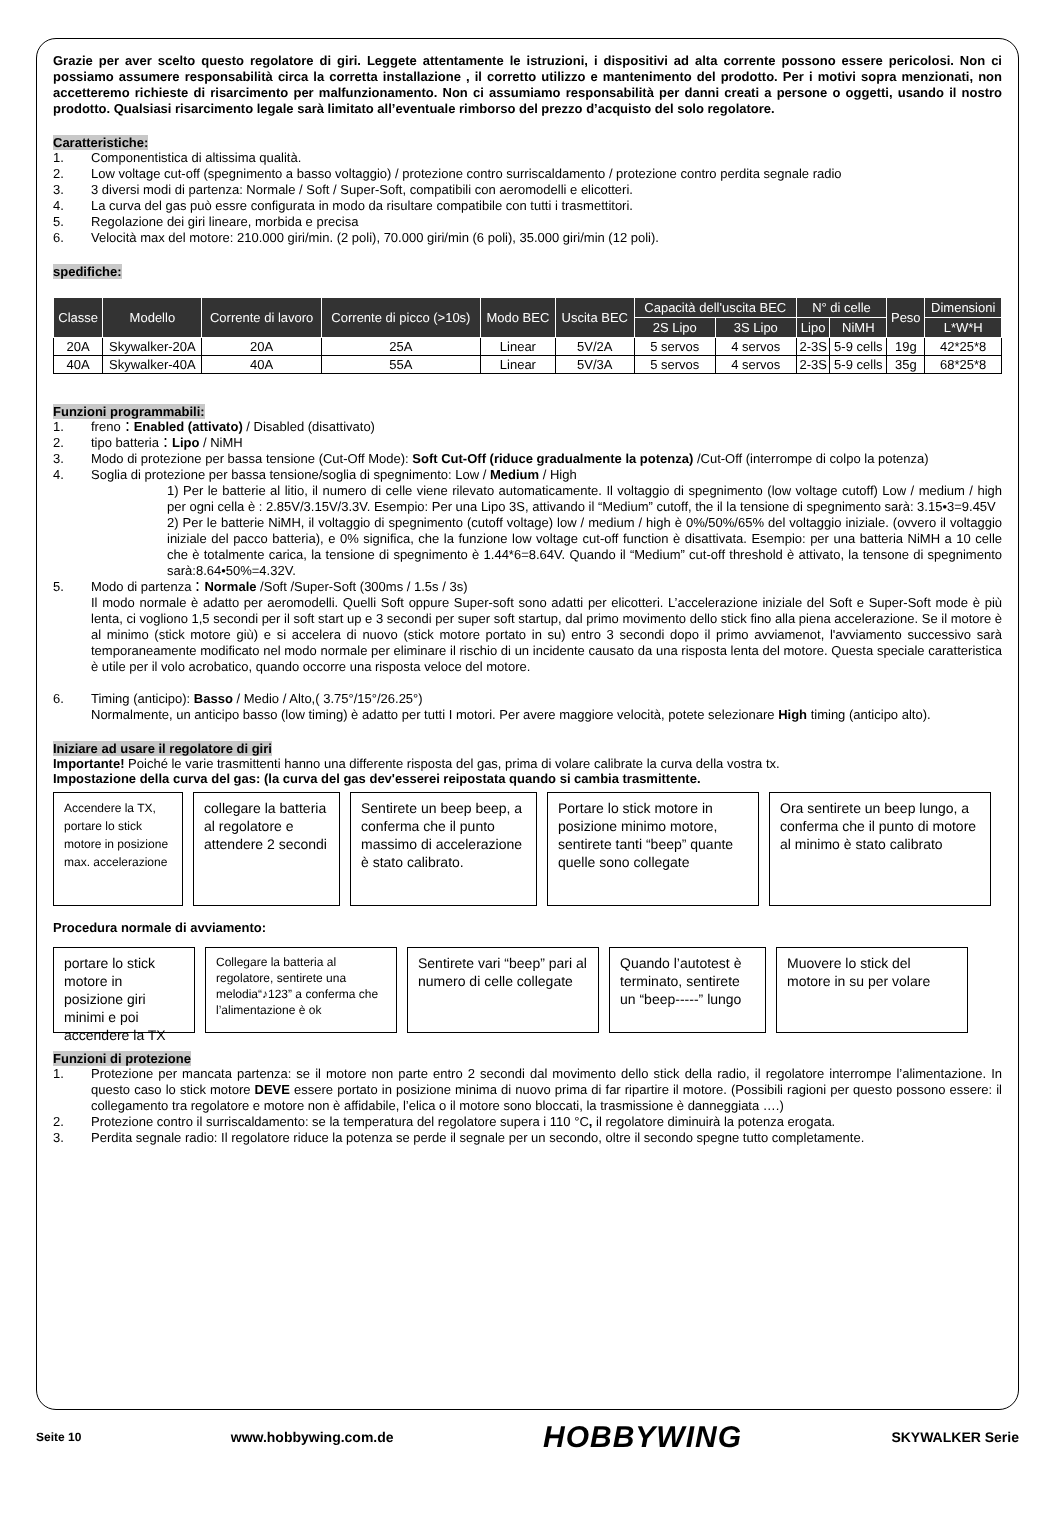Grazie per aver scelto questo regolatore di giri. Leggete attentamente le istruzioni, i dispositivi ad alta corrente possono essere pericolosi. Non ci possiamo assumere responsabilità circa la corretta installazione , il corretto utilizzo e mantenimento del prodotto. Per i motivi sopra menzionati, non accetteremo richieste di risarcimento per malfunzionamento. Non ci assumiamo responsabilità per danni creati a persone o oggetti, usando il nostro prodotto. Qualsiasi risarcimento legale sarà limitato all’eventuale rimborso del prezzo d’acquisto del solo regolatore.
Caratteristiche:
1. Componentistica di altissima qualità.
2. Low voltage cut-off (spegnimento a basso voltaggio) / protezione contro surriscaldamento / protezione contro perdita segnale radio
3. 3 diversi modi di partenza: Normale / Soft / Super-Soft, compatibili con aeromodelli e elicotteri.
4. La curva del gas può essre configurata in modo da risultare compatibile con tutti i trasmettitori.
5. Regolazione dei giri lineare, morbida e precisa
6. Velocità max del motore: 210.000 giri/min. (2 poli), 70.000 giri/min (6 poli), 35.000 giri/min (12 poli).
spedifiche:
| Classe | Modello | Corrente di lavoro | Corrente di picco (>10s) | Modo BEC | Uscita BEC | Capacità dell'uscita BEC | | N° di celle | | Peso | Dimensioni |
| --- | --- | --- | --- | --- | --- | --- | --- | --- | --- | --- | --- |
| | | | | | | 2S Lipo | 3S Lipo | Lipo | NiMH | | L*W*H |
| 20A | Skywalker-20A | 20A | 25A | Linear | 5V/2A | 5 servos | 4 servos | 2-3S | 5-9 cells | 19g | 42*25*8 |
| 40A | Skywalker-40A | 40A | 55A | Linear | 5V/3A | 5 servos | 4 servos | 2-3S | 5-9 cells | 35g | 68*25*8 |
Funzioni programmabili:
1. freno：Enabled (attivato) / Disabled (disattivato)
2. tipo batteria：Lipo / NiMH
3. Modo di protezione per bassa tensione (Cut-Off Mode): Soft Cut-Off (riduce gradualmente la potenza) /Cut-Off (interrompe di colpo la potenza)
4. Soglia di protezione per bassa tensione/soglia di spegnimento: Low / Medium / High
1) Per le batterie al litio, il numero di celle viene rilevato automaticamente. Il voltaggio di spegnimento (low voltage cutoff) Low / medium / high per ogni cella è : 2.85V/3.15V/3.3V. Esempio: Per una Lipo 3S, attivando il “Medium” cutoff, the il la tensione di spegnimento sarà: 3.15•3=9.45V
2) Per le batterie NiMH, il voltaggio di spegnimento (cutoff voltage) low / medium / high è 0%/50%/65% del voltaggio iniziale. (ovvero il voltaggio iniziale del pacco batteria), e 0% significa, che la funzione low voltage cut-off function è disattivata. Esempio: per una batteria NiMH a 10 celle che è totalmente carica, la tensione di spegnimento è 1.44*6=8.64V. Quando il “Medium” cut-off threshold è attivato, la tensone di spegnimento sarà:8.64•50%=4.32V.
5. Modo di partenza：Normale /Soft /Super-Soft (300ms / 1.5s / 3s)
Il modo normale è adatto per aeromodelli. Quelli Soft oppure Super-soft sono adatti per elicotteri. L’accelerazione iniziale del Soft e Super-Soft mode è più lenta, ci vogliono 1,5 secondi per il soft start up e 3 secondi per super soft startup, dal primo movimento dello stick fino alla piena accelerazione. Se il motore è al minimo (stick motore giù) e si accelera di nuovo (stick motore portato in su) entro 3 secondi dopo il primo avviamenot, l'avviamento successivo sarà temporaneamente modificato nel modo normale per eliminare il rischio di un incidente causato da una risposta lenta del motore. Questa speciale caratteristica è utile per il volo acrobatico, quando occorre una risposta veloce del motore.
6. Timing (anticipo): Basso / Medio / Alto,( 3.75°/15°/26.25°)
Normalmente, un anticipo basso (low timing) è adatto per tutti I motori. Per avere maggiore velocità, potete selezionare High timing (anticipo alto).
Iniziare ad usare il regolatore di giri
Importante! Poiché le varie trasmittenti hanno una differente risposta del gas, prima di volare calibrate la curva della vostra tx.
Impostazione della curva del gas: (la curva del gas dev'esserei reipostata quando si cambia trasmittente.
Accendere la TX, portare lo stick motore in posizione max. accelerazione
collegare la batteria al regolatore e attendere 2 secondi
Sentirete un beep beep, a conferma che il punto massimo di accelerazione è stato calibrato.
Portare lo stick motore in posizione minimo motore, sentirete tanti “beep” quante quelle sono collegate
Ora sentirete un beep lungo, a conferma che il punto di motore al minimo è stato calibrato
Procedura normale di avviamento:
portare lo stick motore in posizione giri minimi e poi accendere la TX
Collegare la batteria al regolatore, sentirete una melodia“♪123” a conferma che l’alimentazione è ok
Sentirete vari “beep” pari al numero di celle collegate
Quando l’autotest è terminato, sentirete un “beep-----” lungo
Muovere lo stick del motore in su per volare
Funzioni di protezione
1. Protezione per mancata partenza: se il motore non parte entro 2 secondi dal movimento dello stick della radio, il regolatore interrompe l’alimentazione. In questo caso lo stick motore DEVE essere portato in posizione minima di nuovo prima di far ripartire il motore. (Possibili ragioni per questo possono essere: il collegamento tra regolatore e motore non è affidabile, l’elica o il motore sono bloccati, la trasmissione è danneggiata ….)
2. Protezione contro il surriscaldamento: se la temperatura del regolatore supera i 110 °C, il regolatore diminuirà la potenza erogata.
3. Perdita segnale radio: Il regolatore riduce la potenza se perde il segnale per un secondo, oltre il secondo spegne tutto completamente.
Seite 10 www.hobbywing.com.de HOBBYWING SKYWALKER Serie